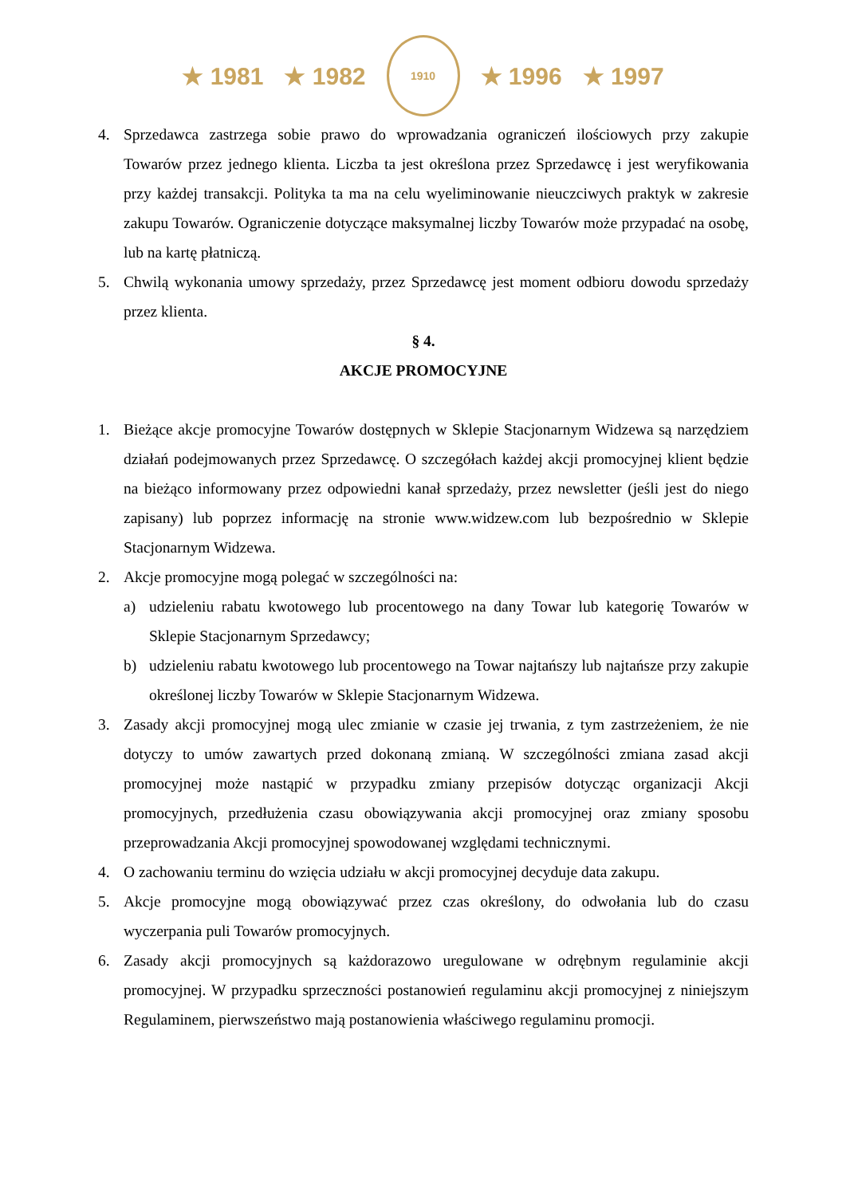★ 1981 ★ 1982
1910
★ 1996 ★ 1997
4. Sprzedawca zastrzega sobie prawo do wprowadzania ograniczeń ilościowych przy zakupie Towarów przez jednego klienta. Liczba ta jest określona przez Sprzedawcę i jest weryfikowania przy każdej transakcji. Polityka ta ma na celu wyeliminowanie nieuczciwych praktyk w zakresie zakupu Towarów. Ograniczenie dotyczące maksymalnej liczby Towarów może przypadać na osobę, lub na kartę płatniczą.
5. Chwilą wykonania umowy sprzedaży, przez Sprzedawcę jest moment odbioru dowodu sprzedaży przez klienta.
§ 4.
AKCJE PROMOCYJNE
1. Bieżące akcje promocyjne Towarów dostępnych w Sklepie Stacjonarnym Widzewa są narzędziem działań podejmowanych przez Sprzedawcę. O szczegółach każdej akcji promocyjnej klient będzie na bieżąco informowany przez odpowiedni kanał sprzedaży, przez newsletter (jeśli jest do niego zapisany) lub poprzez informację na stronie www.widzew.com lub bezpośrednio w Sklepie Stacjonarnym Widzewa.
2. Akcje promocyjne mogą polegać w szczególności na:
a) udzieleniu rabatu kwotowego lub procentowego na dany Towar lub kategorię Towarów w Sklepie Stacjonarnym Sprzedawcy;
b) udzieleniu rabatu kwotowego lub procentowego na Towar najtańszy lub najtańsze przy zakupie określonej liczby Towarów w Sklepie Stacjonarnym Widzewa.
3. Zasady akcji promocyjnej mogą ulec zmianie w czasie jej trwania, z tym zastrzeżeniem, że nie dotyczy to umów zawartych przed dokonaną zmianą. W szczególności zmiana zasad akcji promocyjnej może nastąpić w przypadku zmiany przepisów dotycząc organizacji Akcji promocyjnych, przedłużenia czasu obowiązywania akcji promocyjnej oraz zmiany sposobu przeprowadzania Akcji promocyjnej spowodowanej względami technicznymi.
4. O zachowaniu terminu do wzięcia udziału w akcji promocyjnej decyduje data zakupu.
5. Akcje promocyjne mogą obowiązywać przez czas określony, do odwołania lub do czasu wyczerpania puli Towarów promocyjnych.
6. Zasady akcji promocyjnych są każdorazowo uregulowane w odrębnym regulaminie akcji promocyjnej. W przypadku sprzeczności postanowień regulaminu akcji promocyjnej z niniejszym Regulaminem, pierwszeństwo mają postanowienia właściwego regulaminu promocji.